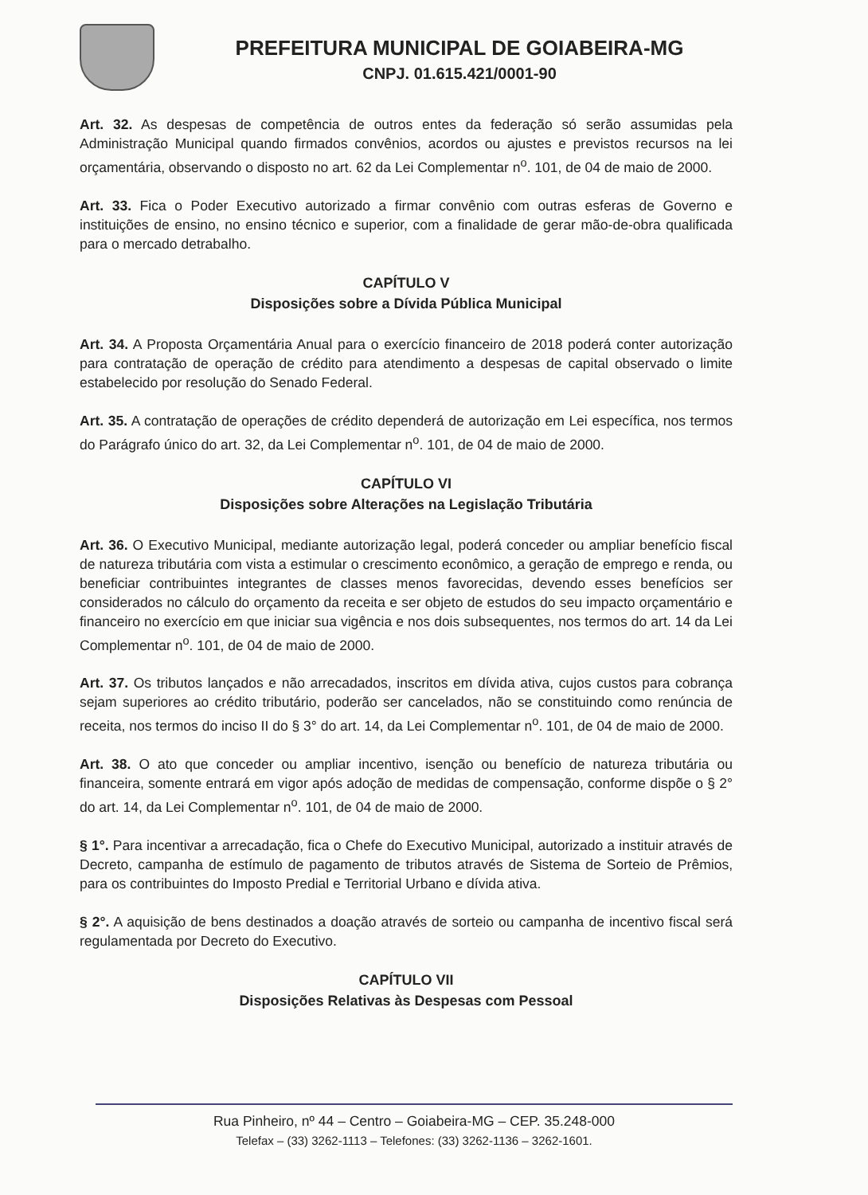PREFEITURA MUNICIPAL DE GOIABEIRA-MG
CNPJ. 01.615.421/0001-90
Art. 32. As despesas de competência de outros entes da federação só serão assumidas pela Administração Municipal quando firmados convênios, acordos ou ajustes e previstos recursos na lei orçamentária, observando o disposto no art. 62 da Lei Complementar n<sup>o</sup>. 101, de 04 de maio de 2000.
Art. 33. Fica o Poder Executivo autorizado a firmar convênio com outras esferas de Governo e instituições de ensino, no ensino técnico e superior, com a finalidade de gerar mão-de-obra qualificada para o mercado detrabalho.
CAPÍTULO V
Disposições sobre a Dívida Pública Municipal
Art. 34. A Proposta Orçamentária Anual para o exercício financeiro de 2018 poderá conter autorização para contratação de operação de crédito para atendimento a despesas de capital observado o limite estabelecido por resolução do Senado Federal.
Art. 35. A contratação de operações de crédito dependerá de autorização em Lei específica, nos termos do Parágrafo único do art. 32, da Lei Complementar n<sup>o</sup>. 101, de 04 de maio de 2000.
CAPÍTULO VI
Disposições sobre Alterações na Legislação Tributária
Art. 36. O Executivo Municipal, mediante autorização legal, poderá conceder ou ampliar benefício fiscal de natureza tributária com vista a estimular o crescimento econômico, a geração de emprego e renda, ou beneficiar contribuintes integrantes de classes menos favorecidas, devendo esses benefícios ser considerados no cálculo do orçamento da receita e ser objeto de estudos do seu impacto orçamentário e financeiro no exercício em que iniciar sua vigência e nos dois subsequentes, nos termos do art. 14 da Lei Complementar n<sup>o</sup>. 101, de 04 de maio de 2000.
Art. 37. Os tributos lançados e não arrecadados, inscritos em dívida ativa, cujos custos para cobrança sejam superiores ao crédito tributário, poderão ser cancelados, não se constituindo como renúncia de receita, nos termos do inciso II do § 3° do art. 14, da Lei Complementar n<sup>o</sup>. 101, de 04 de maio de 2000.
Art. 38. O ato que conceder ou ampliar incentivo, isenção ou benefício de natureza tributária ou financeira, somente entrará em vigor após adoção de medidas de compensação, conforme dispõe o § 2° do art. 14, da Lei Complementar n<sup>o</sup>. 101, de 04 de maio de 2000.
§ 1°. Para incentivar a arrecadação, fica o Chefe do Executivo Municipal, autorizado a instituir através de Decreto, campanha de estímulo de pagamento de tributos através de Sistema de Sorteio de Prêmios, para os contribuintes do Imposto Predial e Territorial Urbano e dívida ativa.
§ 2°. A aquisição de bens destinados a doação através de sorteio ou campanha de incentivo fiscal será regulamentada por Decreto do Executivo.
CAPÍTULO VII
Disposições Relativas às Despesas com Pessoal
Rua Pinheiro, nº 44 – Centro – Goiabeira-MG – CEP. 35.248-000
Telefax – (33) 3262-1113 – Telefones: (33) 3262-1136 – 3262-1601.